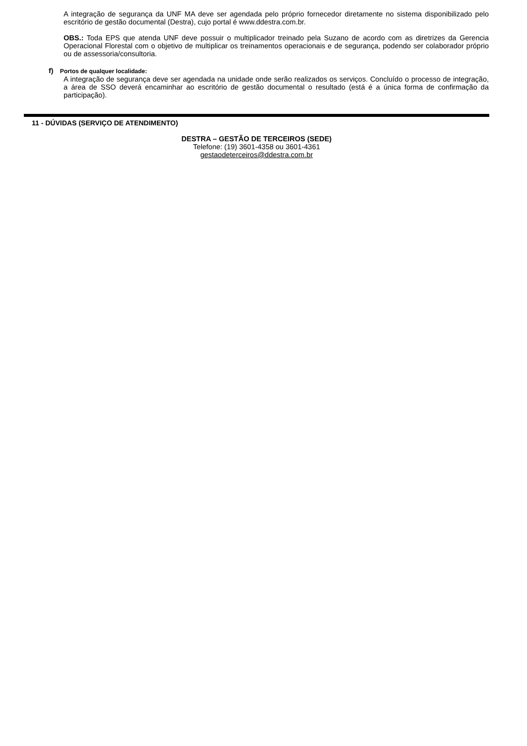A integração de segurança da UNF MA deve ser agendada pelo próprio fornecedor diretamente no sistema disponibilizado pelo escritório de gestão documental (Destra), cujo portal é www.ddestra.com.br.
OBS.: Toda EPS que atenda UNF deve possuir o multiplicador treinado pela Suzano de acordo com as diretrizes da Gerencia Operacional Florestal com o objetivo de multiplicar os treinamentos operacionais e de segurança, podendo ser colaborador próprio ou de assessoria/consultoria.
f) Portos de qualquer localidade:
A integração de segurança deve ser agendada na unidade onde serão realizados os serviços. Concluído o processo de integração, a área de SSO deverá encaminhar ao escritório de gestão documental o resultado (está é a única forma de confirmação da participação).
11 - DÚVIDAS (SERVIÇO DE ATENDIMENTO)
DESTRA – GESTÃO DE TERCEIROS (SEDE)
Telefone: (19) 3601-4358 ou 3601-4361
gestaodeterceiros@ddestra.com.br